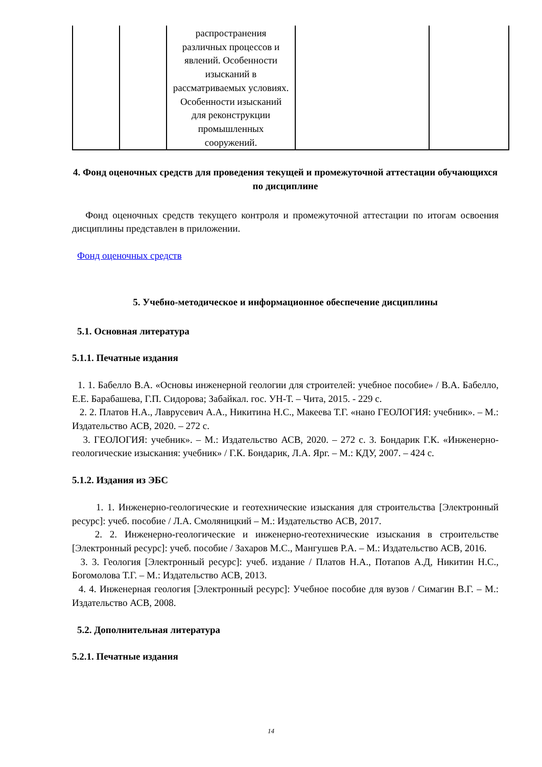| | | распространения различных процессов и явлений. Особенности изысканий в рассматриваемых условиях. Особенности изысканий для реконструкции промышленных сооружений. | | |
4. Фонд оценочных средств для проведения текущей и промежуточной аттестации обучающихся по дисциплине
Фонд оценочных средств текущего контроля и промежуточной аттестации по итогам освоения дисциплины представлен в приложении.
Фонд оценочных средств
5. Учебно-методическое и информационное обеспечение дисциплины
5.1. Основная литература
5.1.1. Печатные издания
1. 1. Бабелло В.А. «Основы инженерной геологии для строителей: учебное пособие» / В.А. Бабелло, Е.Е. Барабашева, Г.П. Сидорова; Забайкал. гос. УН-Т. – Чита, 2015. - 229 с.
2. 2. Платов Н.А., Лаврусевич А.А., Никитина Н.С., Макеева Т.Г. «нано ГЕОЛОГИЯ: учебник». – М.: Издательство АСВ, 2020. – 272 с.
3. ГЕОЛОГИЯ: учебник». – М.: Издательство АСВ, 2020. – 272 с. 3. Бондарик Г.К. «Инженерно-геологические изыскания: учебник» / Г.К. Бондарик, Л.А. Ярг. – М.: КДУ, 2007. – 424 с.
5.1.2. Издания из ЭБС
1. 1. Инженерно-геологические и геотехнические изыскания для строительства [Электронный ресурс]: учеб. пособие / Л.А. Смоляницкий – М.: Издательство АСВ, 2017.
2. 2. Инженерно-геологические и инженерно-геотехнические изыскания в строительстве [Электронный ресурс]: учеб. пособие / Захаров М.С., Мангушев Р.А. – М.: Издательство АСВ, 2016.
3. 3. Геология [Электронный ресурс]: учеб. издание / Платов Н.А., Потапов А.Д, Никитин Н.С., Богомолова Т.Г. – М.: Издательство АСВ, 2013.
4. 4. Инженерная геология [Электронный ресурс]: Учебное пособие для вузов / Симагин В.Г. – М.: Издательство АСВ, 2008.
5.2. Дополнительная литература
5.2.1. Печатные издания
14